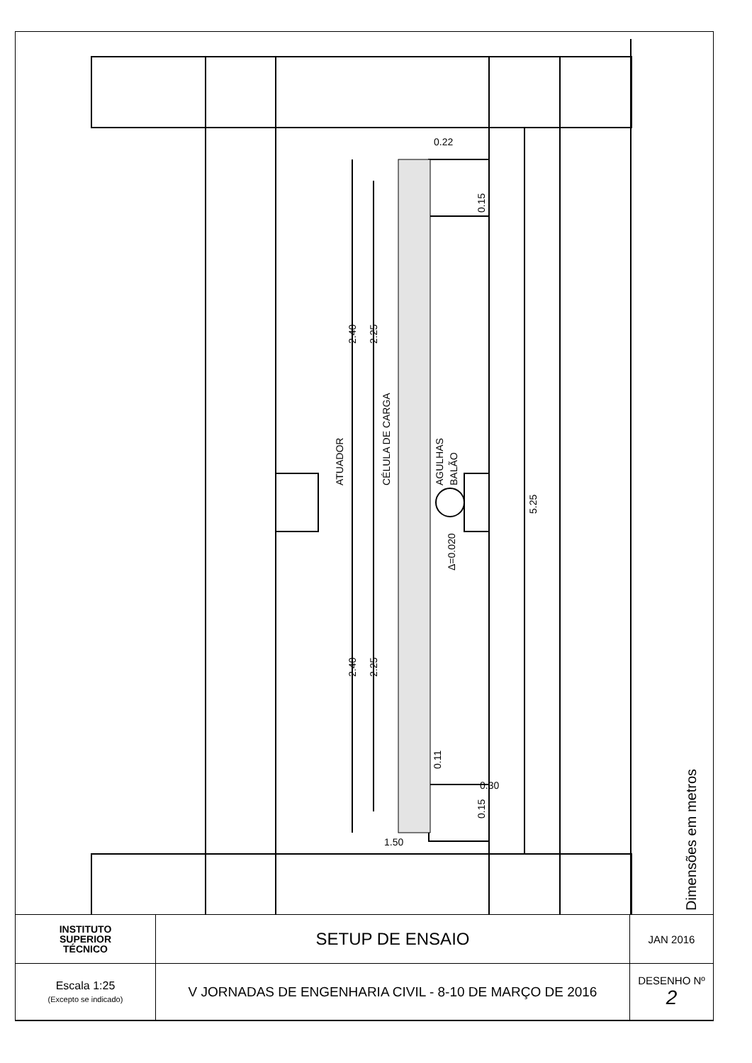2.40
2.25
2.40
2.25
5.25
ATUADOR
CÉLULA DE CARGA
AGULHAS
BALÃO
Δ=0.020
0.15
0.15
0.11
0.22
0.30
1.50
Dimensões em metros
| INSTITUTO SUPERIOR TÉCNICO | SETUP DE ENSAIO | JAN 2016 |
| Escala 1:25 (Excepto se indicado) | V JORNADAS DE ENGENHARIA CIVIL - 8-10 DE MARÇO DE 2016 | DESENHO Nº 2 |